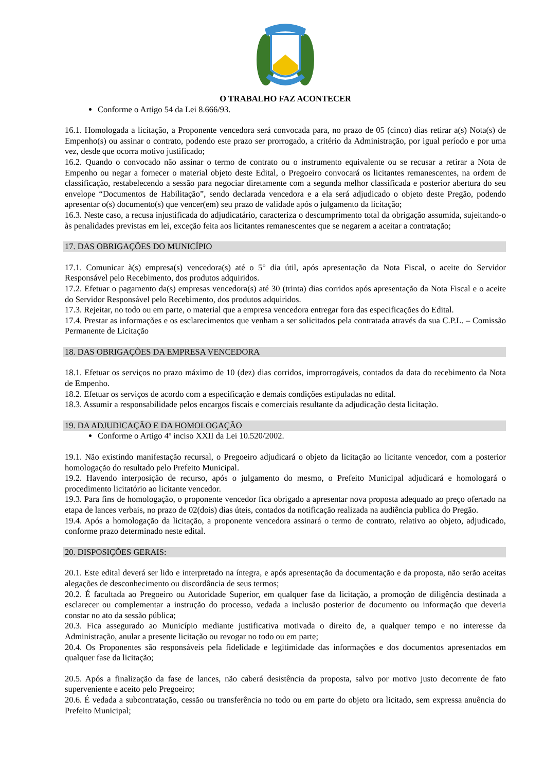O TRABALHO FAZ ACONTECER
Conforme o Artigo 54 da Lei 8.666/93.
16.1. Homologada a licitação, a Proponente vencedora será convocada para, no prazo de 05 (cinco) dias retirar a(s) Nota(s) de Empenho(s) ou assinar o contrato, podendo este prazo ser prorrogado, a critério da Administração, por igual período e por uma vez, desde que ocorra motivo justificado;
16.2. Quando o convocado não assinar o termo de contrato ou o instrumento equivalente ou se recusar a retirar a Nota de Empenho ou negar a fornecer o material objeto deste Edital, o Pregoeiro convocará os licitantes remanescentes, na ordem de classificação, restabelecendo a sessão para negociar diretamente com a segunda melhor classificada e posterior abertura do seu envelope “Documentos de Habilitação”, sendo declarada vencedora e a ela será adjudicado o objeto deste Pregão, podendo apresentar o(s) documento(s) que vencer(em) seu prazo de validade após o julgamento da licitação;
16.3. Neste caso, a recusa injustificada do adjudicatário, caracteriza o descumprimento total da obrigação assumida, sujeitando-o às penalidades previstas em lei, exceção feita aos licitantes remanescentes que se negarem a aceitar a contratação;
17. DAS OBRIGAÇÕES DO MUNICÍPIO
17.1. Comunicar à(s) empresa(s) vencedora(s) até o 5° dia útil, após apresentação da Nota Fiscal, o aceite do Servidor Responsável pelo Recebimento, dos produtos adquiridos.
17.2. Efetuar o pagamento da(s) empresas vencedora(s) até 30 (trinta) dias corridos após apresentação da Nota Fiscal e o aceite do Servidor Responsável pelo Recebimento, dos produtos adquiridos.
17.3. Rejeitar, no todo ou em parte, o material que a empresa vencedora entregar fora das especificações do Edital.
17.4. Prestar as informações e os esclarecimentos que venham a ser solicitados pela contratada através da sua C.P.L. – Comissão Permanente de Licitação
18. DAS OBRIGAÇÕES DA EMPRESA VENCEDORA
18.1. Efetuar os serviços no prazo máximo de 10 (dez) dias corridos, improrrogáveis, contados da data do recebimento da Nota de Empenho.
18.2. Efetuar os serviços de acordo com a especificação e demais condições estipuladas no edital.
18.3. Assumir a responsabilidade pelos encargos fiscais e comerciais resultante da adjudicação desta licitação.
19. DA ADJUDICAÇÃO E DA HOMOLOGAÇÃO
Conforme o Artigo 4º inciso XXII da Lei 10.520/2002.
19.1. Não existindo manifestação recursal, o Pregoeiro adjudicará o objeto da licitação ao licitante vencedor, com a posterior homologação do resultado pelo Prefeito Municipal.
19.2. Havendo interposição de recurso, após o julgamento do mesmo, o Prefeito Municipal adjudicará e homologará o procedimento licitatório ao licitante vencedor.
19.3. Para fins de homologação, o proponente vencedor fica obrigado a apresentar nova proposta adequado ao preço ofertado na etapa de lances verbais, no prazo de 02(dois) dias úteis, contados da notificação realizada na audiência publica do Pregão.
19.4. Após a homologação da licitação, a proponente vencedora assinará o termo de contrato, relativo ao objeto, adjudicado, conforme prazo determinado neste edital.
20. DISPOSIÇÕES GERAIS:
20.1. Este edital deverá ser lido e interpretado na íntegra, e após apresentação da documentação e da proposta, não serão aceitas alegações de desconhecimento ou discordância de seus termos;
20.2. É facultada ao Pregoeiro ou Autoridade Superior, em qualquer fase da licitação, a promoção de diligência destinada a esclarecer ou complementar a instrução do processo, vedada a inclusão posterior de documento ou informação que deveria constar no ato da sessão pública;
20.3. Fica assegurado ao Município mediante justificativa motivada o direito de, a qualquer tempo e no interesse da Administração, anular a presente licitação ou revogar no todo ou em parte;
20.4. Os Proponentes são responsáveis pela fidelidade e legitimidade das informações e dos documentos apresentados em qualquer fase da licitação;
20.5. Após a finalização da fase de lances, não caberá desistência da proposta, salvo por motivo justo decorrente de fato superveniente e aceito pelo Pregoeiro;
20.6. É vedada a subcontratação, cessão ou transferência no todo ou em parte do objeto ora licitado, sem expressa anuência do Prefeito Municipal;